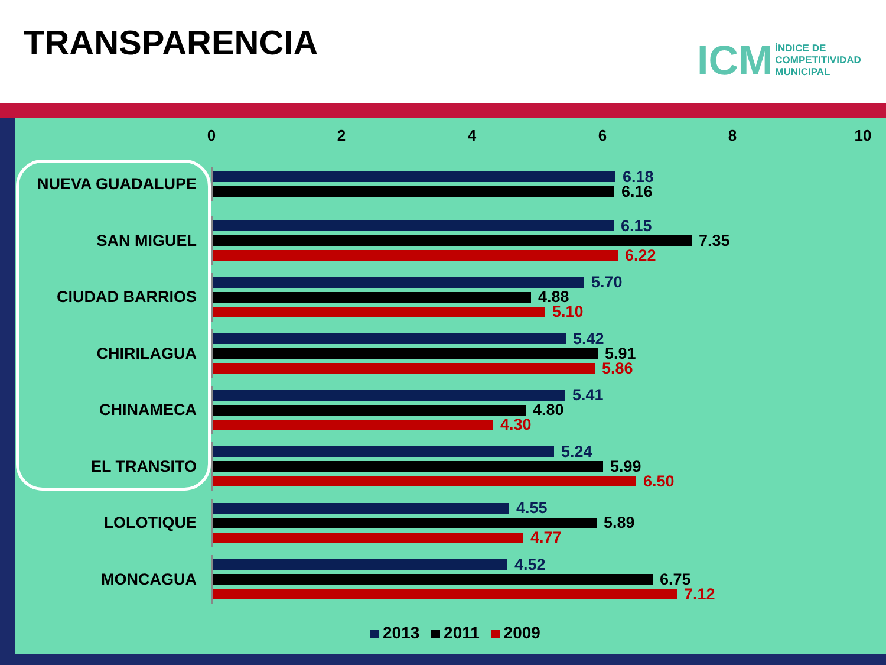TRANSPARENCIA
ICM ÍNDICE DE
COMPETITIVIDAD
MUNICIPAL
0 2 4 6 8 10
NUEVA GUADALUPE
6.18
6.16
SAN MIGUEL
6.15
7.35
6.22
CIUDAD BARRIOS
5.70
4.88
5.10
CHIRILAGUA
5.42
5.91
5.86
CHINAMECA
5.41
4.80
4.30
EL TRANSITO
5.24
5.99
6.50
LOLOTIQUE
4.55
5.89
4.77
MONCAGUA
4.52
6.75
7.12
2013 2011 2009